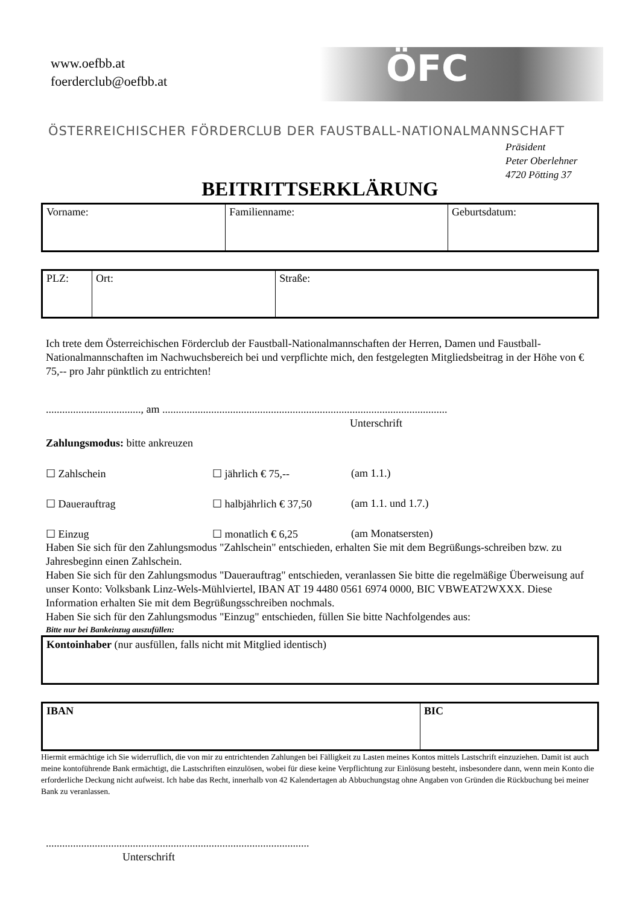www.oefbb.at
foerderclub@oefbb.at
ÖFC
ÖSTERREICHISCHER FÖRDERCLUB DER FAUSTBALL-NATIONALMANNSCHAFT
Präsident
Peter Oberlehner
4720 Pötting 37
BEITRITTSERKLÄRUNG
| Vorname: | Familienname: | Geburtsdatum: |
| PLZ: | Ort: | Straße: |
Ich trete dem Österreichischen Förderclub der Faustball-Nationalmannschaften der Herren, Damen und Faustball-Nationalmannschaften im Nachwuchsbereich bei und verpflichte mich, den festgelegten Mitgliedsbeitrag in der Höhe von € 75,-- pro Jahr pünktlich zu entrichten!
..................................., am .........................................................................................................
Unterschrift
Zahlungsmodus: bitte ankreuzen
☐ Zahlschein ☐ jährlich € 75,-- (am 1.1.)
☐ Dauerauftrag ☐ halbjährlich € 37,50 (am 1.1. und 1.7.)
☐ Einzug ☐ monatlich € 6,25 (am Monatsersten)
Haben Sie sich für den Zahlungsmodus "Zahlschein" entschieden, erhalten Sie mit dem Begrüßungs-schreiben bzw. zu Jahresbeginn einen Zahlschein.
Haben Sie sich für den Zahlungsmodus "Dauerauftrag" entschieden, veranlassen Sie bitte die regelmäßige Überweisung auf unser Konto: Volksbank Linz-Wels-Mühlviertel, IBAN AT 19 4480 0561 6974 0000, BIC VBWEAT2WXXX. Diese Information erhalten Sie mit dem Begrüßungsschreiben nochmals.
Haben Sie sich für den Zahlungsmodus "Einzug" entschieden, füllen Sie bitte Nachfolgendes aus:
Bitte nur bei Bankeinzug auszufüllen:
| Kontoinhaber (nur ausfüllen, falls nicht mit Mitglied identisch) |
| IBAN | BIC |
Hiermit ermächtige ich Sie widerruflich, die von mir zu entrichtenden Zahlungen bei Fälligkeit zu Lasten meines Kontos mittels Lastschrift einzuziehen. Damit ist auch meine kontoführende Bank ermächtigt, die Lastschriften einzulösen, wobei für diese keine Verpflichtung zur Einlösung besteht, insbesondere dann, wenn mein Konto die erforderliche Deckung nicht aufweist. Ich habe das Recht, innerhalb von 42 Kalendertagen ab Abbuchungstag ohne Angaben von Gründen die Rückbuchung bei meiner Bank zu veranlassen.
.................................................................................................
Unterschrift